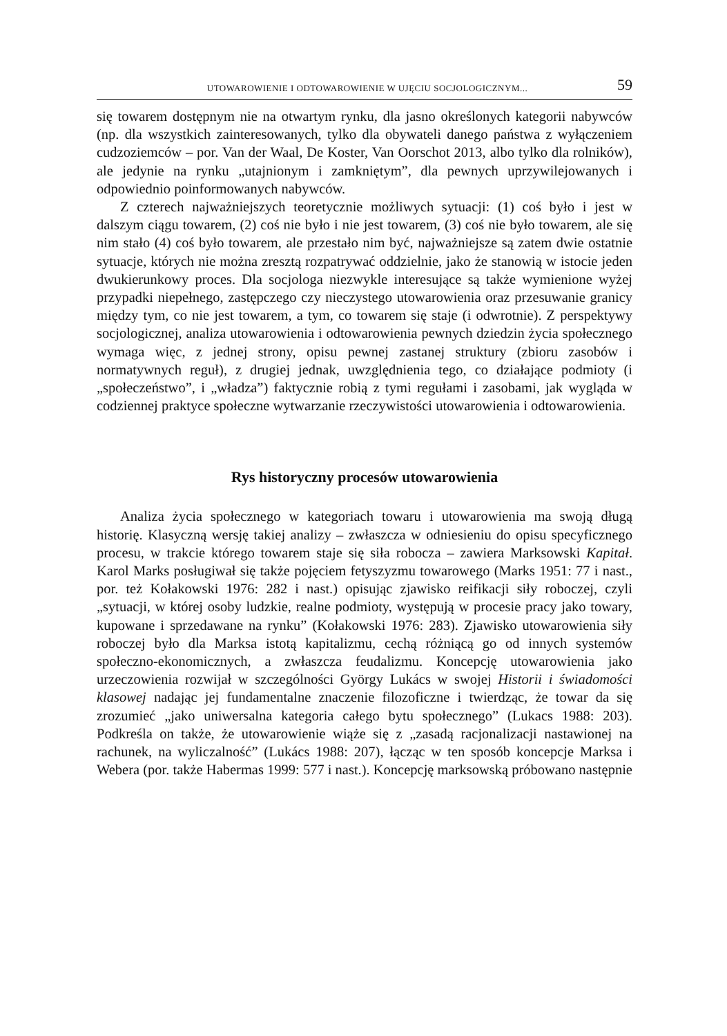UTOWAROWIENIE I ODTOWAROWIENIE W UJĘCIU SOCJOLOGICZNYM... 59
się towarem dostępnym nie na otwartym rynku, dla jasno określonych kategorii nabywców (np. dla wszystkich zainteresowanych, tylko dla obywateli danego państwa z wyłączeniem cudzoziemców – por. Van der Waal, De Koster, Van Oorschot 2013, albo tylko dla rolników), ale jedynie na rynku „utajnionym i zamkniętym”, dla pewnych uprzywilejowanych i odpowiednio poinformowanych nabywców.
Z czterech najważniejszych teoretycznie możliwych sytuacji: (1) coś było i jest w dalszym ciągu towarem, (2) coś nie było i nie jest towarem, (3) coś nie było towarem, ale się nim stało (4) coś było towarem, ale przestało nim być, najważniejsze są zatem dwie ostatnie sytuacje, których nie można zresztą rozpatrywać oddzielnie, jako że stanowią w istocie jeden dwukierunkowy proces. Dla socjologa niezwykle interesujące są także wymienione wyżej przypadki niepełnego, zastępczego czy nieczystego utowarowienia oraz przesuwanie granicy między tym, co nie jest towarem, a tym, co towarem się staje (i odwrotnie). Z perspektywy socjologicznej, analiza utowarowienia i odtowarowienia pewnych dziedzin życia społecznego wymaga więc, z jednej strony, opisu pewnej zastanej struktury (zbioru zasobów i normatywnych reguł), z drugiej jednak, uwzględnienia tego, co działające podmioty (i „społeczeństwo”, i „władza”) faktycznie robią z tymi regułami i zasobami, jak wygląda w codziennej praktyce społeczne wytwarzanie rzeczywistości utowarowienia i odtowarowienia.
Rys historyczny procesów utowarowienia
Analiza życia społecznego w kategoriach towaru i utowarowienia ma swoją długą historię. Klasyczną wersję takiej analizy – zwłaszcza w odniesieniu do opisu specyficznego procesu, w trakcie którego towarem staje się siła robocza – zawiera Marksowski Kapitał. Karol Marks posługiwał się także pojęciem fetyszyzmu towarowego (Marks 1951: 77 i nast., por. też Kołakowski 1976: 282 i nast.) opisując zjawisko reifikacji siły roboczej, czyli „sytuacji, w której osoby ludzkie, realne podmioty, występują w procesie pracy jako towary, kupowane i sprzedawane na rynku” (Kołakowski 1976: 283). Zjawisko utowarowienia siły roboczej było dla Marksa istotą kapitalizmu, cechą różniącą go od innych systemów społeczno-ekonomicznych, a zwłaszcza feudalizmu. Koncepcję utowarowienia jako urzeczowienia rozwijał w szczególności György Lukács w swojej Historii i świadomości klasowej nadając jej fundamentalne znaczenie filozoficzne i twierdząc, że towar da się zrozumieć „jako uniwersalna kategoria całego bytu społecznego” (Lukacs 1988: 203). Podkreśla on także, że utowarowienie wiąże się z „zasadą racjonalizacji nastawionej na rachunek, na wyliczalność” (Lukács 1988: 207), łącząc w ten sposób koncepcje Marksa i Webera (por. także Habermas 1999: 577 i nast.). Koncepcję marksowską próbowano następnie